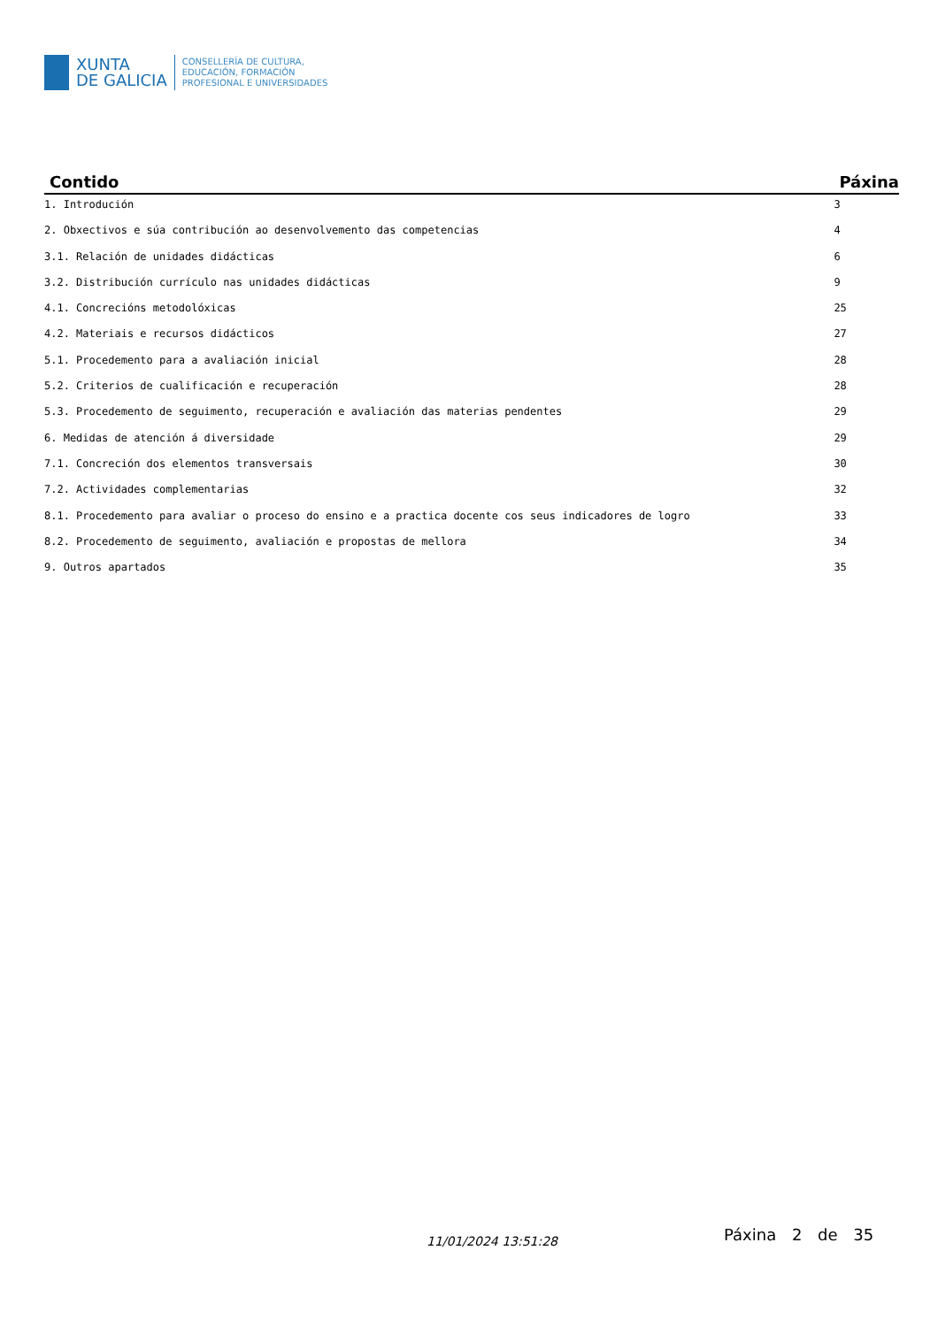XUNTA
DE GALICIA
CONSELLERÍA DE CULTURA,
EDUCACIÓN, FORMACIÓN
PROFESIONAL E UNIVERSIDADES
| Contido | Páxina |
| --- | --- |
| 1. Introdución | 3 |
| 2. Obxectivos e súa contribución ao desenvolvemento das competencias | 4 |
| 3.1. Relación de unidades didácticas | 6 |
| 3.2. Distribución currículo nas unidades didácticas | 9 |
| 4.1. Concrecións metodolóxicas | 25 |
| 4.2. Materiais e recursos didácticos | 27 |
| 5.1. Procedemento para a avaliación inicial | 28 |
| 5.2. Criterios de cualificación e recuperación | 28 |
| 5.3. Procedemento de seguimento, recuperación e avaliación das materias pendentes | 29 |
| 6. Medidas de atención á diversidade | 29 |
| 7.1. Concreción dos elementos transversais | 30 |
| 7.2. Actividades complementarias | 32 |
| 8.1. Procedemento para avaliar o proceso do ensino e a practica docente cos seus indicadores de logro | 33 |
| 8.2. Procedemento de seguimento, avaliación e propostas de mellora | 34 |
| 9. Outros apartados | 35 |
11/01/2024 13:51:28 Páxina 2 de 35